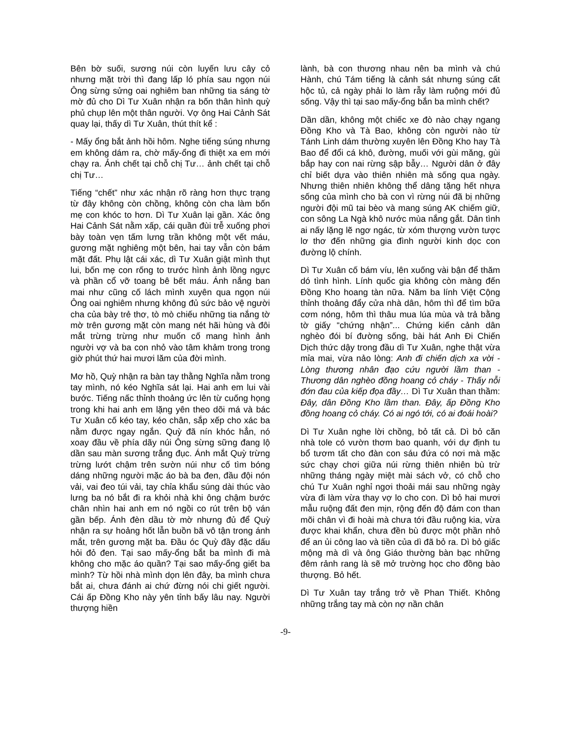Bên bờ suối, sương núi còn luyến lưu cây cỏ nhưng mặt trời thì đang lấp ló phía sau ngọn núi Ông sừng sửng oai nghiêm ban những tia sáng tờ mờ đủ cho Dì Tư Xuân nhận ra bốn thân hình quỳ phủ chụp lên một thân người. Vợ ông Hai Cảnh Sát quay lại, thấy dì Tư Xuân, thút thít kể :
- Mấy ổng bắt ảnh hồi hôm. Nghe tiếng súng nhưng em không dám ra, chờ mấy-ổng đi thiệt xa em mới chạy ra. Ảnh chết tại chỗ chị Tư… ảnh chết tại chỗ chị Tư…
Tiếng “chết” như xác nhận rõ ràng hơn thực trạng từ đây không còn chồng, không còn cha làm bốn mẹ con khóc to hơn. Dì Tư Xuân lại gần. Xác ông Hai Cảnh Sát nằm xấp, cái quần đùi trễ xuống phơi bày toàn vẹn tấm lưng trần không một vết máu, gương mặt nghiêng một bên, hai tay vẫn còn bám mặt đất. Phụ lật cái xác, dì Tư Xuân giật mình thụt lui, bốn mẹ con rống to trước hình ảnh lồng ngực và phần cổ vỡ toang bê bết máu. Ánh nắng ban mai như cũng cố lách mình xuyên qua ngọn núi Ông oai nghiêm nhưng không đủ sức bảo vệ người cha của bày trẻ thơ, tò mò chiếu những tia nắng tờ mờ trên gương mặt còn mang nét hãi hùng và đôi mắt trừng trừng như muốn cố mang hình ảnh người vợ và ba con nhỏ vào tâm khảm trong trong giờ phút thứ hai mươi lăm của đời mình.
Mơ hồ, Quỳ nhận ra bàn tay thằng Nghĩa nằm trong tay mình, nó kéo Nghĩa sát lại. Hai anh em lui vài bước. Tiếng nấc thỉnh thoảng ức lên từ cuống họng trong khi hai anh em lặng yên theo dõi má và bác Tư Xuân cố kéo tay, kéo chân, sắp xếp cho xác ba nằm được ngay ngắn. Quỳ đã nín khóc hẳn, nó xoay đầu về phía dãy núi Ông sừng sững đang lộ dần sau màn sương trắng đục. Ánh mắt Quỳ trừng trừng lướt chậm trên sườn núi như cố tìm bóng dáng những người mặc áo bà ba đen, đầu đội nón vải, vai đeo túi vải, tay chỉa khẩu súng dài thúc vào lưng ba nó bắt đi ra khỏi nhà khi ông chậm bước chân nhìn hai anh em nó ngồi co rút trên bộ ván gần bếp. Ánh đèn dầu tờ mờ nhưng đủ để Quỳ nhận ra sự hoảng hốt lẫn buồn bã vô tận trong ánh mắt, trên gương mặt ba. Đầu óc Quỳ đầy đặc dấu hỏi đỏ đen. Tại sao mấy-ổng bắt ba mình đi mà không cho mặc áo quần? Tại sao mấy-ổng giết ba mình? Từ hồi nhà mình dọn lên đây, ba mình chưa bắt ai, chưa đánh ai chứ đừng nói chi giết người. Cái ấp Đồng Kho này yên tỉnh bấy lâu nay. Người thượng hiền
lành, bà con thương nhau nên ba mình và chú Hành, chú Tám tiếng là cảnh sát nhưng súng cất hộc tủ, cả ngày phải lo làm rẫy làm ruộng mới đủ sống. Vậy thì tại sao mấy-ổng bắn ba mình chết?
Dần dần, không một chiếc xe đò nào chạy ngang Đồng Kho và Tà Bao, không còn người nào từ Tánh Linh dám thường xuyên lên Đồng Kho hay Tà Bao để đổi cá khô, đường, muối với gùi măng, gùi bắp hay con nai rừng sập bẫy… Người dân ở đây chỉ biết dựa vào thiên nhiên mà sống qua ngày. Nhưng thiên nhiên không thể dâng tặng hết nhựa sống của mình cho bà con vì rừng núi đã bị những người đội mũ tai bèo và mang súng AK chiếm giữ, con sông La Ngà khô nước mùa nắng gắt. Dân tình ai nấy lặng lẽ ngơ ngác, từ xóm thượng vườn tược lơ thơ đến những gia đình người kinh dọc con đường lộ chính.
Dì Tư Xuân cố bám víu, lên xuống vài bận để thăm dó tình hình. Lính quốc gia không còn màng đến Đồng Kho hoang tàn nữa. Năm ba lính Việt Cộng thỉnh thoảng đẩy cửa nhà dân, hôm thì để tìm bữa cơm nóng, hôm thì thâu mua lúa mùa và trả bằng tờ giấy “chứng nhận”... Chứng kiến cảnh dân nghèo đói bí đường sống, bài hát Anh Đi Chiến Dịch thức dậy trong đầu dì Tư Xuân, nghe thật vừa mỉa mai, vừa nảo lòng: Anh đi chiến dịch xa vời - Lòng thương nhân đạo cứu người lầm than - Thương dân nghèo đồng hoang cỏ cháy - Thấy nỗi đớn đau của kiếp đọa đầy… Dì Tư Xuân than thầm: Đây, dân Đồng Kho lầm than. Đây, ấp Đồng Kho đồng hoang cỏ cháy. Có ai ngó tới, có ai đoái hoài?
Dì Tư Xuân nghe lời chồng, bỏ tất cả. Dì bỏ căn nhà tole có vườn thơm bao quanh, với dự định tu bổ tươm tất cho đàn con sáu đứa có nơi mà mặc sức chạy chơi giữa núi rừng thiên nhiên bù trừ những tháng ngày miệt mài sách vở, có chỗ cho chú Tư Xuân nghỉ ngơi thoải mái sau những ngày vừa đi làm vừa thay vợ lo cho con. Dì bỏ hai mươi mẫu ruộng đất đen mịn, rộng đến độ đám con than mõi chân vì đi hoài mà chưa tới đầu ruộng kia, vừa được khai khẩn, chưa đền bù được một phần nhỏ để an ủi công lao và tiền của dì đã bỏ ra. Dì bỏ giấc mộng mà dì và ông Giáo thường bàn bạc những đêm rảnh rang là sẽ mở trường học cho đồng bào thượng. Bỏ hết.
Dì Tư Xuân tay trắng trở về Phan Thiết. Không những trắng tay mà còn nợ nần chân
-9-